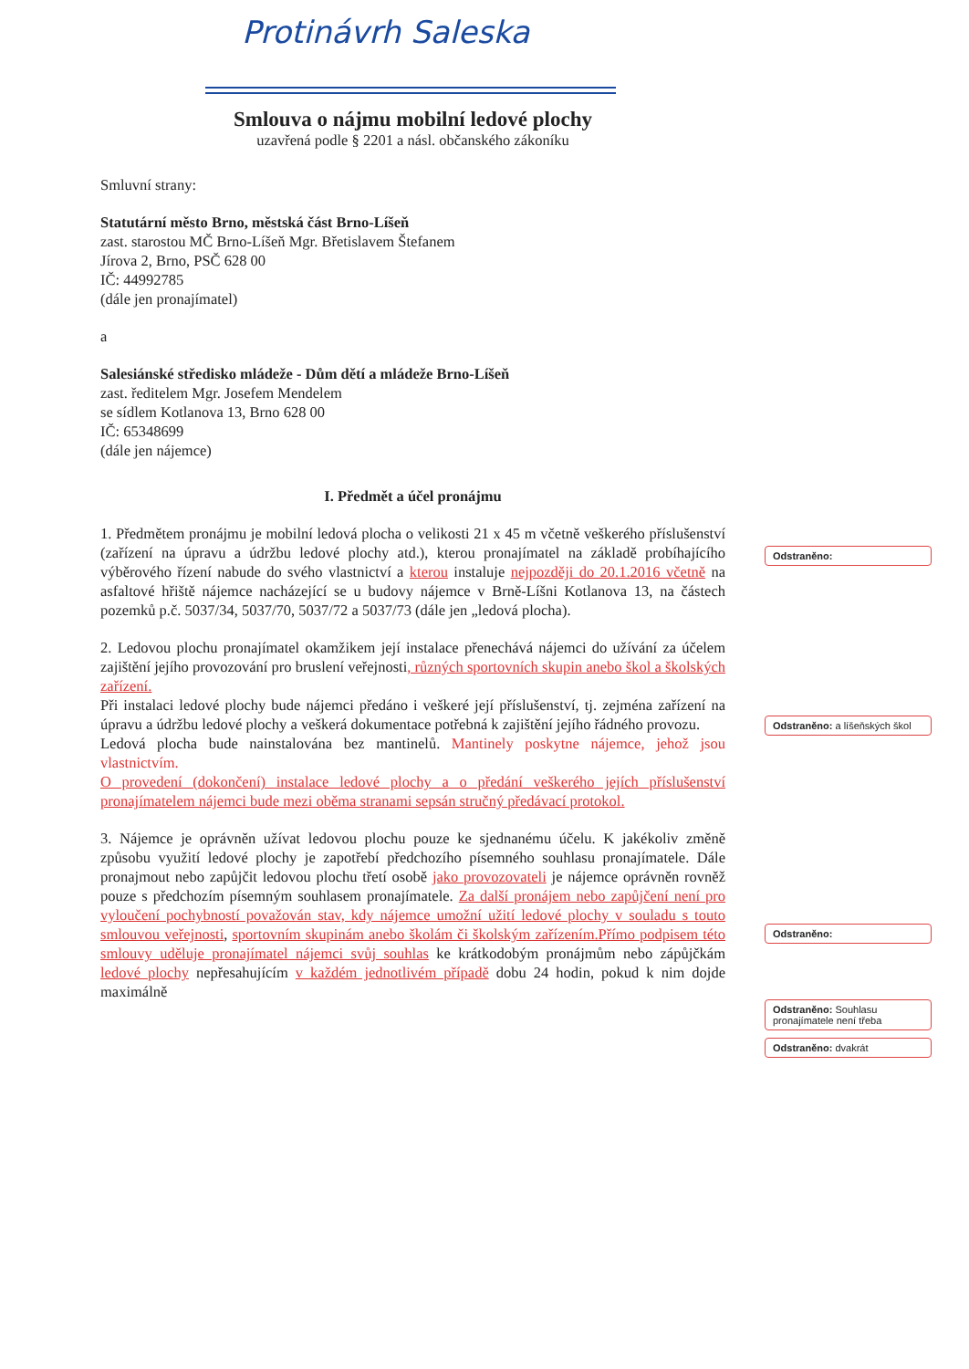Protinávrh Saleska
Smlouva o nájmu mobilní ledové plochy
uzavřená podle § 2201 a násl. občanského zákoníku
Smluvní strany:
Statutární město Brno, městská část Brno-Líšeň
zast. starostou MČ Brno-Líšeň Mgr. Břetislavem Štefanem
Jírova 2, Brno, PSČ 628 00
IČ: 44992785
(dále jen pronajímatel)
a
Salesiánské středisko mládeže - Dům dětí a mládeže Brno-Líšeň
zast. ředitelem Mgr. Josefem Mendelem
se sídlem Kotlanova 13, Brno 628 00
IČ: 65348699
(dále jen nájemce)
I. Předmět a účel pronájmu
1. Předmětem pronájmu je mobilní ledová plocha o velikosti 21 x 45 m včetně veškerého příslušenství (zařízení na úpravu a údržbu ledové plochy atd.), kterou pronajímatel na základě probíhajícího výběrového řízení nabude do svého vlastnictví a kterou instaluje nejpozději do 20.1.2016 včetně na asfaltové hřiště nájemce nacházející se u budovy nájemce v Brně-Líšni Kotlanova 13, na částech pozemků p.č. 5037/34, 5037/70, 5037/72 a 5037/73 (dále jen „ledová plocha).
2. Ledovou plochu pronajímatel okamžikem její instalace přenechává nájemci do užívání za účelem zajištění jejího provozování pro bruslení veřejnosti, různých sportovních skupin anebo škol a školských zařízení.
Při instalaci ledové plochy bude nájemci předáno i veškeré její příslušenství, tj. zejména zařízení na úpravu a údržbu ledové plochy a veškerá dokumentace potřebná k zajištění jejího řádného provozu.
Ledová plocha bude nainstalována bez mantinelů. Mantinely poskytne nájemce, jehož jsou vlastnictvím.
O provedení (dokončení) instalace ledové plochy a o předání veškerého jejích příslušenství pronajímatelem nájemci bude mezi oběma stranami sepsán stručný předávací protokol.
3. Nájemce je oprávněn užívat ledovou plochu pouze ke sjednanému účelu. K jakékoliv změně způsobu využití ledové plochy je zapotřebí předchozího písemného souhlasu pronajímatele. Dále pronajmout nebo zapůjčit ledovou plochu třetí osobě jako provozovateli je nájemce oprávněn rovněž pouze s předchozím písemným souhlasem pronajímatele. Za další pronájem nebo zapůjčení není pro vyloučení pochybností považován stav, kdy nájemce umožní užití ledové plochy v souladu s touto smlouvou veřejnosti, sportovním skupinám anebo školám či školským zařízením.Přímo podpisem této smlouvy uděluje pronajímatel nájemci svůj souhlas ke krátkodobým pronájmům nebo zápůjčkám ledové plochy nepřesahujícím v každém jednotlivém případě dobu 24 hodin, pokud k nim dojde maximálně
Odstraněno:
Odstraněno: a líšeňských škol
Odstraněno:
Odstraněno: Souhlasu pronajímatele není třeba
Odstraněno: dvakrát